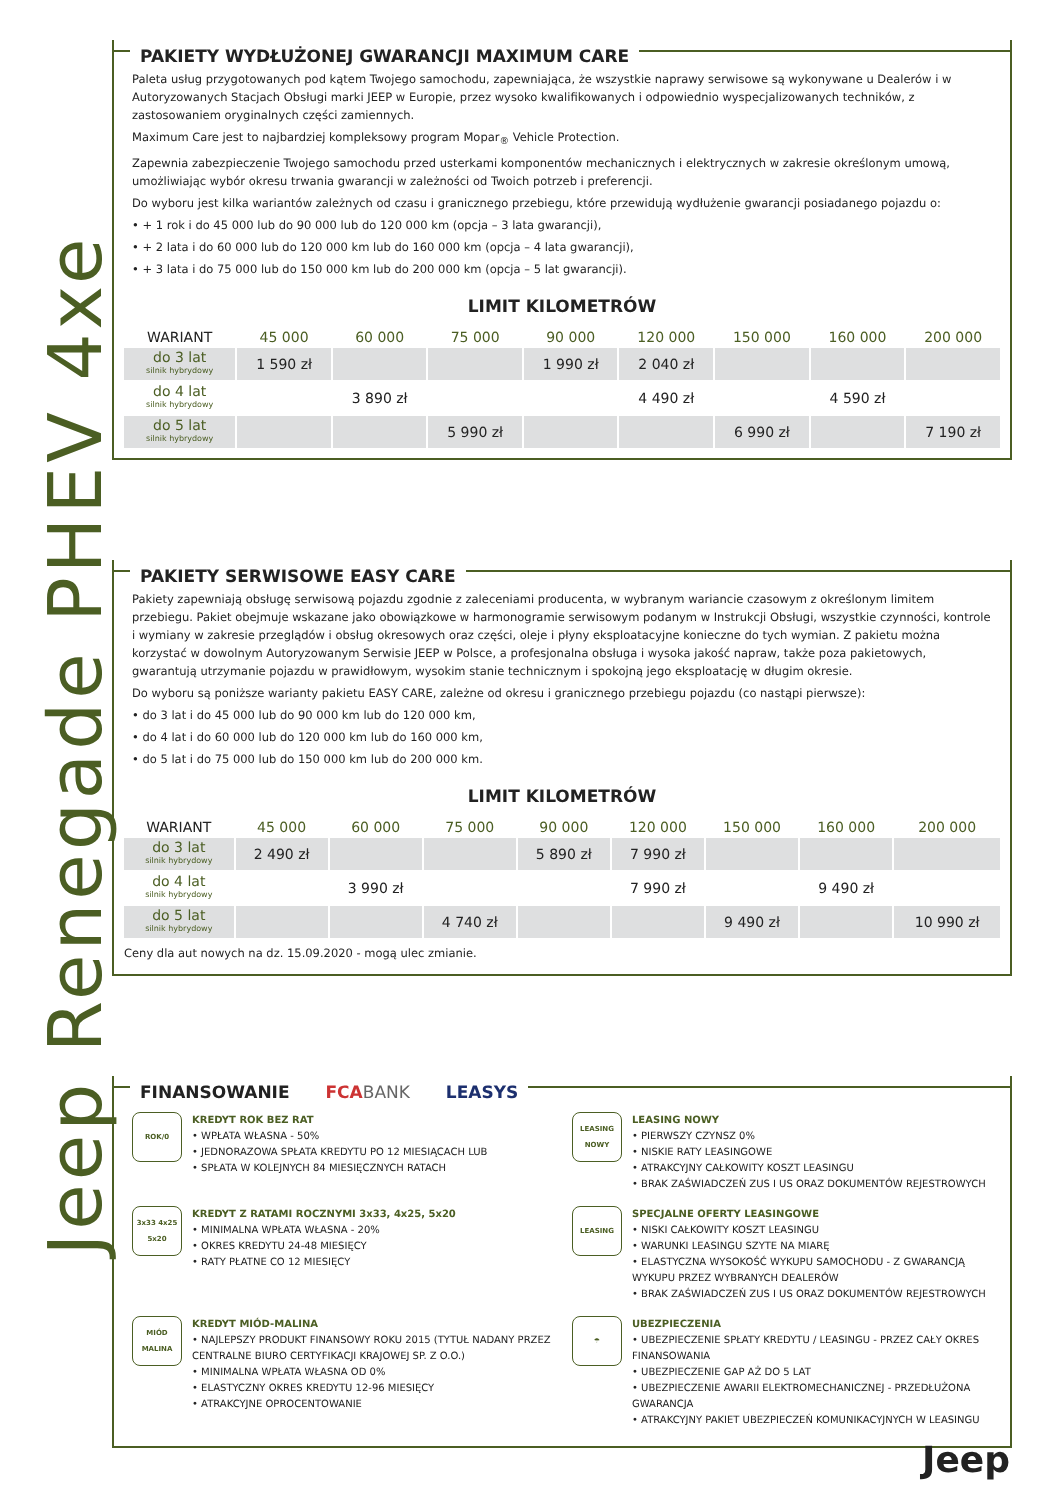Jeep Renegade PHEV 4xe
PAKIETY WYDŁUŻONEJ GWARANCJI MAXIMUM CARE
Paleta usług przygotowanych pod kątem Twojego samochodu, zapewniająca, że wszystkie naprawy serwisowe są wykonywane u Dealerów i w Autoryzowanych Stacjach Obsługi marki JEEP w Europie, przez wysoko kwalifikowanych i odpowiednio wyspecjalizowanych techników, z zastosowaniem oryginalnych części zamiennych.
Maximum Care jest to najbardziej kompleksowy program Mopar<sub>®</sub> Vehicle Protection.
Zapewnia zabezpieczenie Twojego samochodu przed usterkami komponentów mechanicznych i elektrycznych w zakresie określonym umową, umożliwiając wybór okresu trwania gwarancji w zależności od Twoich potrzeb i preferencji.
Do wyboru jest kilka wariantów zależnych od czasu i granicznego przebiegu, które przewidują wydłużenie gwarancji posiadanego pojazdu o:
• + 1 rok i do 45 000 lub do 90 000 lub do 120 000 km (opcja – 3 lata gwarancji),
• + 2 lata i do 60 000 lub do 120 000 km lub do 160 000 km (opcja – 4 lata gwarancji),
• + 3 lata i do 75 000 lub do 150 000 km lub do 200 000 km (opcja – 5 lat gwarancji).
LIMIT KILOMETRÓW
| WARIANT | 45 000 | 60 000 | 75 000 | 90 000 | 120 000 | 150 000 | 160 000 | 200 000 |
| --- | --- | --- | --- | --- | --- | --- | --- | --- |
| do 3 lat silnik hybrydowy | 1 590 zł | | | 1 990 zł | 2 040 zł | | | |
| do 4 lat silnik hybrydowy | | 3 890 zł | | | 4 490 zł | | 4 590 zł | |
| do 5 lat silnik hybrydowy | | | 5 990 zł | | | 6 990 zł | | 7 190 zł |
PAKIETY SERWISOWE EASY CARE
Pakiety zapewniają obsługę serwisową pojazdu zgodnie z zaleceniami producenta, w wybranym wariancie czasowym z określonym limitem przebiegu. Pakiet obejmuje wskazane jako obowiązkowe w harmonogramie serwisowym podanym w Instrukcji Obsługi, wszystkie czynności, kontrole i wymiany w zakresie przeglądów i obsług okresowych oraz części, oleje i płyny eksploatacyjne konieczne do tych wymian. Z pakietu można korzystać w dowolnym Autoryzowanym Serwisie JEEP w Polsce, a profesjonalna obsługa i wysoka jakość napraw, także poza pakietowych, gwarantują utrzymanie pojazdu w prawidłowym, wysokim stanie technicznym i spokojną jego eksploatację w długim okresie.
Do wyboru są poniższe warianty pakietu EASY CARE, zależne od okresu i granicznego przebiegu pojazdu (co nastąpi pierwsze):
• do 3 lat i do 45 000 lub do 90 000 km lub do 120 000 km,
• do 4 lat i do 60 000 lub do 120 000 km lub do 160 000 km,
• do 5 lat i do 75 000 lub do 150 000 km lub do 200 000 km.
LIMIT KILOMETRÓW
| WARIANT | 45 000 | 60 000 | 75 000 | 90 000 | 120 000 | 150 000 | 160 000 | 200 000 |
| --- | --- | --- | --- | --- | --- | --- | --- | --- |
| do 3 lat silnik hybrydowy | 2 490 zł | | | 5 890 zł | 7 990 zł | | | |
| do 4 lat silnik hybrydowy | | 3 990 zł | | | 7 990 zł | | 9 490 zł | |
| do 5 lat silnik hybrydowy | | | 4 740 zł | | | 9 490 zł | | 10 990 zł |
Ceny dla aut nowych na dz. 15.09.2020 - mogą ulec zmianie.
FINANSOWANIE FCA BANK LEASYS
ROK/0
KREDYT ROK BEZ RAT
• WPŁATA WŁASNA - 50%
• JEDNORAZOWA SPŁATA KREDYTU PO 12 MIESIĄCACH LUB
• SPŁATA W KOLEJNYCH 84 MIESIĘCZNYCH RATACH
LEASING NOWY
LEASING NOWY
• PIERWSZY CZYNSZ 0%
• NISKIE RATY LEASINGOWE
• ATRAKCYJNY CAŁKOWITY KOSZT LEASINGU
• BRAK ZAŚWIADCZEŃ ZUS I US ORAZ DOKUMENTÓW REJESTROWYCH
3x33 4x25 5x20
KREDYT Z RATAMI ROCZNYMI 3x33, 4x25, 5x20
• MINIMALNA WPŁATA WŁASNA - 20%
• OKRES KREDYTU 24-48 MIESIĘCY
• RATY PŁATNE CO 12 MIESIĘCY
LEASING
SPECJALNE OFERTY LEASINGOWE
• NISKI CAŁKOWITY KOSZT LEASINGU
• WARUNKI LEASINGU SZYTE NA MIARĘ
• ELASTYCZNA WYSOKOŚĆ WYKUPU SAMOCHODU - Z GWARANCJĄ WYKUPU PRZEZ WYBRANYCH DEALERÓW
• BRAK ZAŚWIADCZEŃ ZUS I US ORAZ DOKUMENTÓW REJESTROWYCH
MIÓD MALINA
KREDYT MIÓD-MALINA
• NAJLEPSZY PRODUKT FINANSOWY ROKU 2015 (TYTUŁ NADANY PRZEZ CENTRALNE BIURO CERTYFIKACJI KRAJOWEJ SP. Z O.O.)
• MINIMALNA WPŁATA WŁASNA OD 0%
• ELASTYCZNY OKRES KREDYTU 12-96 MIESIĘCY
• ATRAKCYJNE OPROCENTOWANIE
☂
UBEZPIECZENIA
• UBEZPIECZENIE SPŁATY KREDYTU / LEASINGU - PRZEZ CAŁY OKRES FINANSOWANIA
• UBEZPIECZENIE GAP AŻ DO 5 LAT
• UBEZPIECZENIE AWARII ELEKTROMECHANICZNEJ - PRZEDŁUŻONA GWARANCJA
• ATRAKCYJNY PAKIET UBEZPIECZEŃ KOMUNIKACYJNYCH W LEASINGU
Jeep